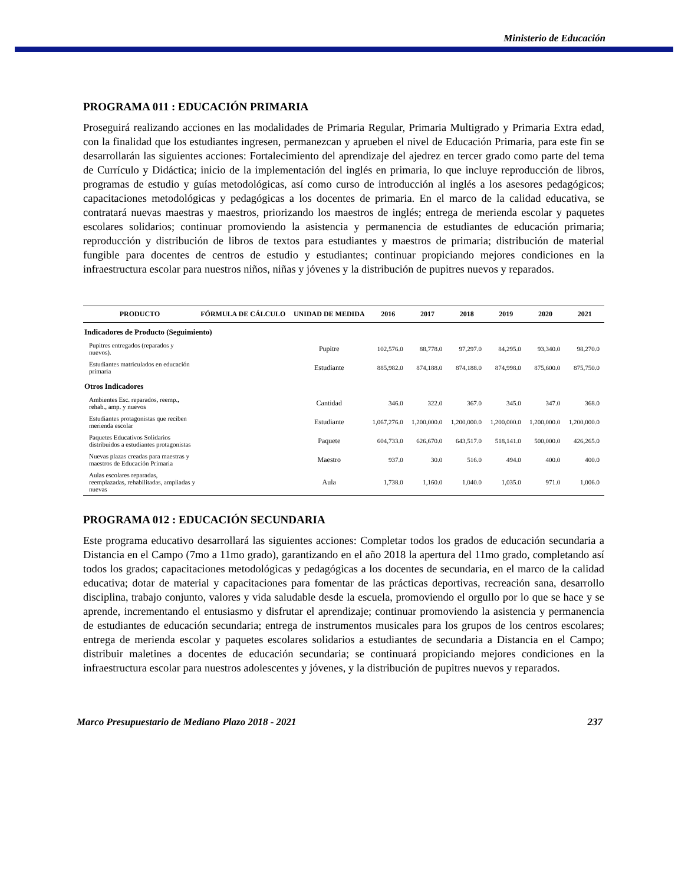Ministerio de Educación
PROGRAMA 011 : EDUCACIÓN PRIMARIA
Proseguirá realizando acciones en las modalidades de Primaria Regular, Primaria Multigrado y Primaria Extra edad, con la finalidad que los estudiantes ingresen, permanezcan y aprueben el nivel de Educación Primaria, para este fin se desarrollarán las siguientes acciones: Fortalecimiento del aprendizaje del ajedrez en tercer grado como parte del tema de Currículo y Didáctica; inicio de la implementación del inglés en primaria, lo que incluye reproducción de libros, programas de estudio y guías metodológicas, así como curso de introducción al inglés a los asesores pedagógicos; capacitaciones metodológicas y pedagógicas a los docentes de primaria. En el marco de la calidad educativa, se contratará nuevas maestras y maestros, priorizando los maestros de inglés; entrega de merienda escolar y paquetes escolares solidarios; continuar promoviendo la asistencia y permanencia de estudiantes de educación primaria; reproducción y distribución de libros de textos para estudiantes y maestros de primaria; distribución de material fungible para docentes de centros de estudio y estudiantes; continuar propiciando mejores condiciones en la infraestructura escolar para nuestros niños, niñas y jóvenes y la distribución de pupitres nuevos y reparados.
| PRODUCTO | FÓRMULA DE CÁLCULO | UNIDAD DE MEDIDA | 2016 | 2017 | 2018 | 2019 | 2020 | 2021 |
| --- | --- | --- | --- | --- | --- | --- | --- | --- |
| Indicadores de Producto (Seguimiento) | | | | | | | | |
| Pupitres entregados (reparados y nuevos). | | Pupitre | 102,576.0 | 88,778.0 | 97,297.0 | 84,295.0 | 93,340.0 | 98,270.0 |
| Estudiantes matriculados en educación primaria | | Estudiante | 885,982.0 | 874,188.0 | 874,188.0 | 874,998.0 | 875,600.0 | 875,750.0 |
| Otros Indicadores | | | | | | | | |
| Ambientes Esc. reparados, reemp., rehab., amp. y nuevos | | Cantidad | 346.0 | 322.0 | 367.0 | 345.0 | 347.0 | 368.0 |
| Estudiantes protagonistas que reciben merienda escolar | | Estudiante | 1,067,276.0 | 1,200,000.0 | 1,200,000.0 | 1,200,000.0 | 1,200,000.0 | 1,200,000.0 |
| Paquetes Educativos Solidarios distribuidos a estudiantes protagonistas | | Paquete | 604,733.0 | 626,670.0 | 643,517.0 | 518,141.0 | 500,000.0 | 426,265.0 |
| Nuevas plazas creadas para maestras y maestros de Educación Primaria | | Maestro | 937.0 | 30.0 | 516.0 | 494.0 | 400.0 | 400.0 |
| Aulas escolares reparadas, reemplazadas, rehabilitadas, ampliadas y nuevas | | Aula | 1,738.0 | 1,160.0 | 1,040.0 | 1,035.0 | 971.0 | 1,006.0 |
PROGRAMA 012 : EDUCACIÓN SECUNDARIA
Este programa educativo desarrollará las siguientes acciones: Completar todos los grados de educación secundaria a Distancia en el Campo (7mo a 11mo grado), garantizando en el año 2018 la apertura del 11mo grado, completando así todos los grados; capacitaciones metodológicas y pedagógicas a los docentes de secundaria, en el marco de la calidad educativa; dotar de material y capacitaciones para fomentar de las prácticas deportivas, recreación sana, desarrollo disciplina, trabajo conjunto, valores y vida saludable desde la escuela, promoviendo el orgullo por lo que se hace y se aprende, incrementando el entusiasmo y disfrutar el aprendizaje; continuar promoviendo la asistencia y permanencia de estudiantes de educación secundaria; entrega de instrumentos musicales para los grupos de los centros escolares; entrega de merienda escolar y paquetes escolares solidarios a estudiantes de secundaria a Distancia en el Campo; distribuir maletines a docentes de educación secundaria; se continuará propiciando mejores condiciones en la infraestructura escolar para nuestros adolescentes y jóvenes, y la distribución de pupitres nuevos y reparados.
Marco Presupuestario de Mediano Plazo 2018 - 2021 237